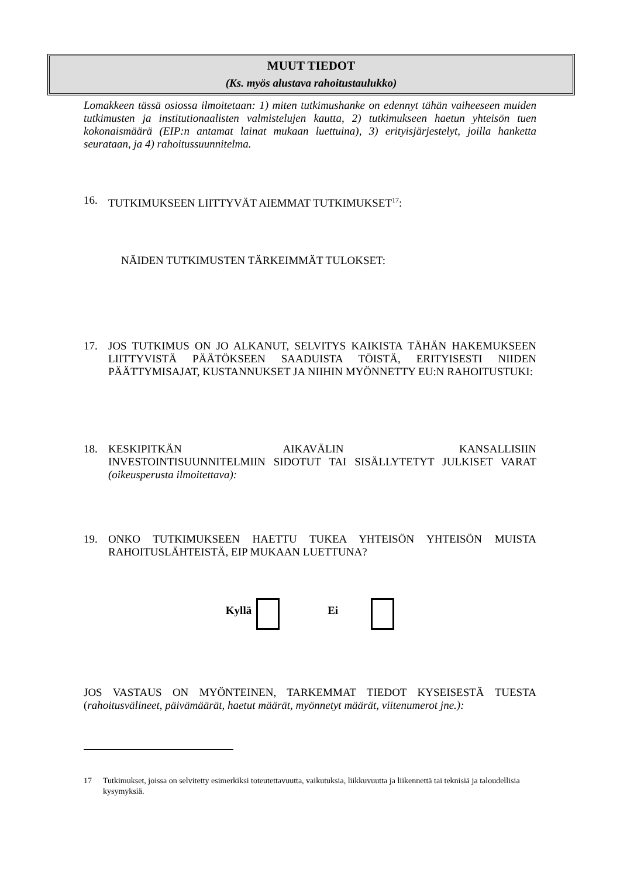MUUT TIEDOT
(Ks. myös alustava rahoitustaulukko)
Lomakkeen tässä osiossa ilmoitetaan: 1) miten tutkimushanke on edennyt tähän vaiheeseen muiden tutkimusten ja institutionaalisten valmistelujen kautta, 2) tutkimukseen haetun yhteisön tuen kokonaismäärä (EIP:n antamat lainat mukaan luettuina), 3) erityisjärjestelyt, joilla hanketta seurataan, ja 4) rahoitussuunnitelma.
16. TUTKIMUKSEEN LIITTYVÄT AIEMMAT TUTKIMUKSET<sup>17</sup>:
NÄIDEN TUTKIMUSTEN TÄRKEIMMÄT TULOKSET:
17. JOS TUTKIMUS ON JO ALKANUT, SELVITYS KAIKISTA TÄHÄN HAKEMUKSEEN LIITTYVISTÄ PÄÄTÖKSEEN SAADUISTA TÖISTÄ, ERITYISESTI NIIDEN PÄÄTTYMISAJAT, KUSTANNUKSET JA NIIHIN MYÖNNETTY EU:N RAHOITUSTUKI:
18. KESKIPITKÄN AIKAVÄLIN KANSALLISIIN INVESTOINTISUUNNITELMIIN SIDOTUT TAI SISÄLLYTETYT JULKISET VARAT (oikeusperusta ilmoitettava):
19. ONKO TUTKIMUKSEEN HAETTU TUKEA YHTEISÖN YHTEISÖN MUISTA RAHOITUSLÄHTEISTÄ, EIP MUKAAN LUETTUNA?
Kyllä Ei
JOS VASTAUS ON MYÖNTEINEN, TARKEMMAT TIEDOT KYSEISESTÄ TUESTA (rahoitusvälineet, päivämäärät, haetut määrät, myönnetyt määrät, viitenumerot jne.):
17 Tutkimukset, joissa on selvitetty esimerkiksi toteutettavuutta, vaikutuksia, liikkuvuutta ja liikennettä tai teknisiä ja taloudellisia kysymyksiä.